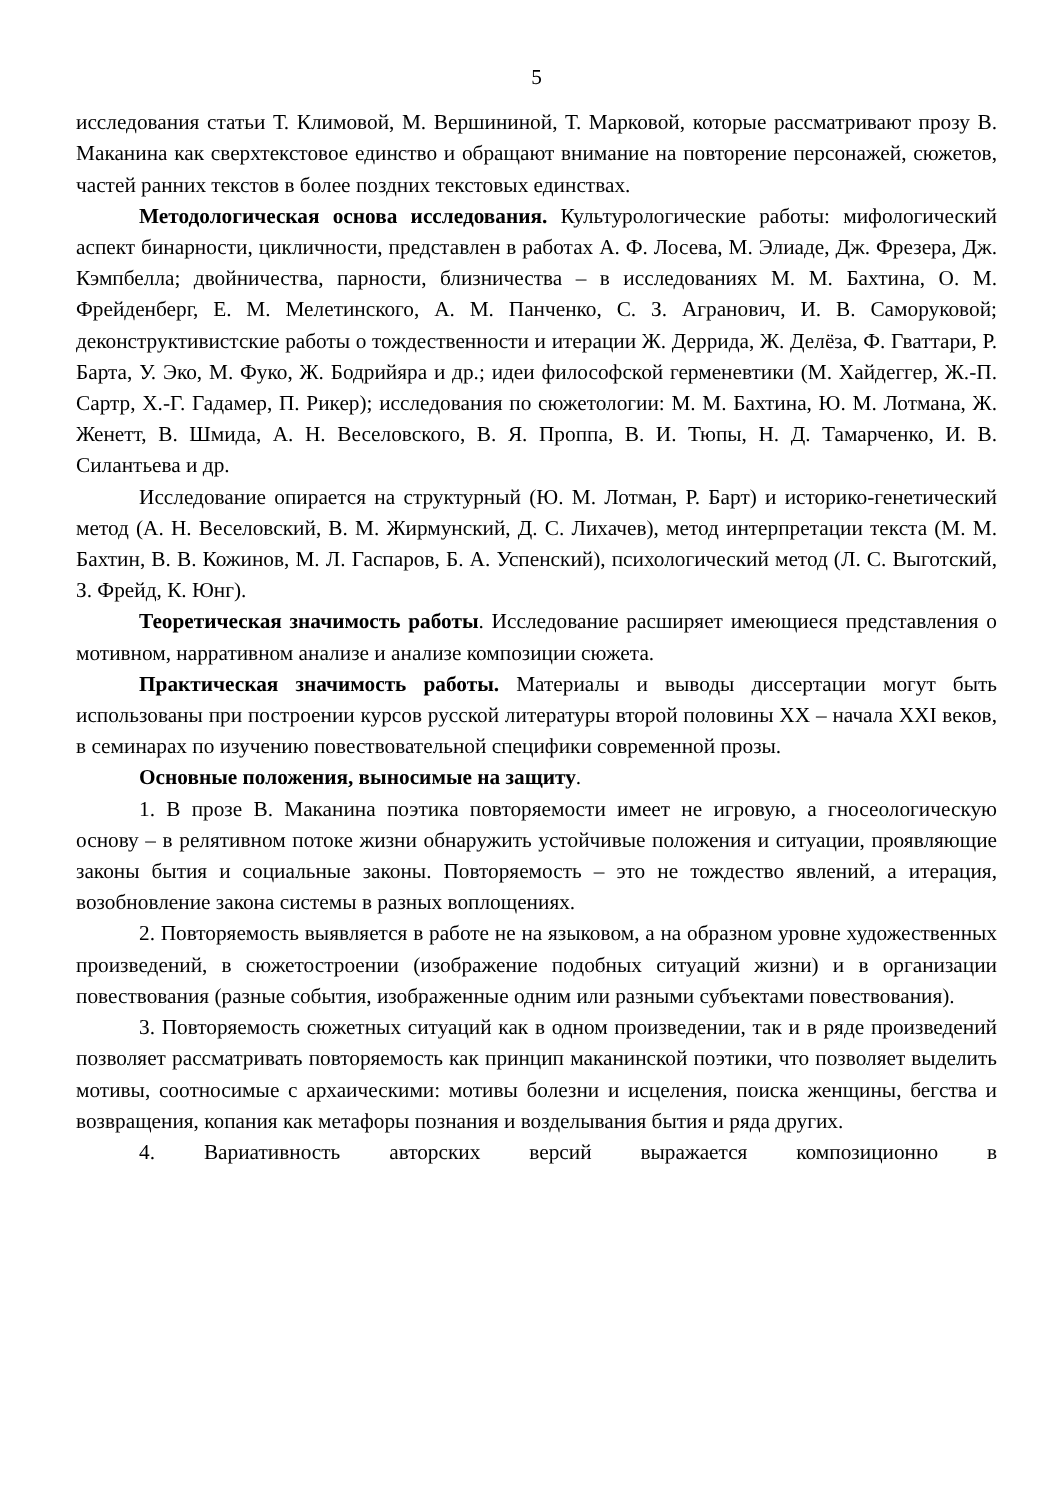5
исследования статьи Т. Климовой, М. Вершининой, Т. Марковой, которые рассматривают прозу В. Маканина как сверхтекстовое единство и обращают внимание на повторение персонажей, сюжетов, частей ранних текстов в более поздних текстовых единствах.
Методологическая основа исследования. Культурологические работы: мифологический аспект бинарности, цикличности, представлен в работах А. Ф. Лосева, М. Элиаде, Дж. Фрезера, Дж. Кэмпбелла; двойничества, парности, близничества – в исследованиях М. М. Бахтина, О. М. Фрейденберг, Е. М. Мелетинского, А. М. Панченко, С. З. Агранович, И. В. Саморуковой; деконструктивистские работы о тождественности и итерации Ж. Деррида, Ж. Делёза, Ф. Гваттари, Р. Барта, У. Эко, М. Фуко, Ж. Бодрийяра и др.; идеи философской герменевтики (М. Хайдеггер, Ж.-П. Сартр, Х.-Г. Гадамер, П. Рикер); исследования по сюжетологии: М. М. Бахтина, Ю. М. Лотмана, Ж. Женетт, В. Шмида, А. Н. Веселовского, В. Я. Проппа, В. И. Тюпы, Н. Д. Тамарченко, И. В. Силантьева и др.
Исследование опирается на структурный (Ю. М. Лотман, Р. Барт) и историко-генетический метод (А. Н. Веселовский, В. М. Жирмунский, Д. С. Лихачев), метод интерпретации текста (М. М. Бахтин, В. В. Кожинов, М. Л. Гаспаров, Б. А. Успенский), психологический метод (Л. С. Выготский, З. Фрейд, К. Юнг).
Теоретическая значимость работы. Исследование расширяет имеющиеся представления о мотивном, нарративном анализе и анализе композиции сюжета.
Практическая значимость работы. Материалы и выводы диссертации могут быть использованы при построении курсов русской литературы второй половины XX – начала XXI веков, в семинарах по изучению повествовательной специфики современной прозы.
Основные положения, выносимые на защиту.
1. В прозе В. Маканина поэтика повторяемости имеет не игровую, а гносеологическую основу – в релятивном потоке жизни обнаружить устойчивые положения и ситуации, проявляющие законы бытия и социальные законы. Повторяемость – это не тождество явлений, а итерация, возобновление закона системы в разных воплощениях.
2. Повторяемость выявляется в работе не на языковом, а на образном уровне художественных произведений, в сюжетостроении (изображение подобных ситуаций жизни) и в организации повествования (разные события, изображенные одним или разными субъектами повествования).
3. Повторяемость сюжетных ситуаций как в одном произведении, так и в ряде произведений позволяет рассматривать повторяемость как принцип маканинской поэтики, что позволяет выделить мотивы, соотносимые с архаическими: мотивы болезни и исцеления, поиска женщины, бегства и возвращения, копания как метафоры познания и возделывания бытия и ряда других.
4. Вариативность авторских версий выражается композиционно в